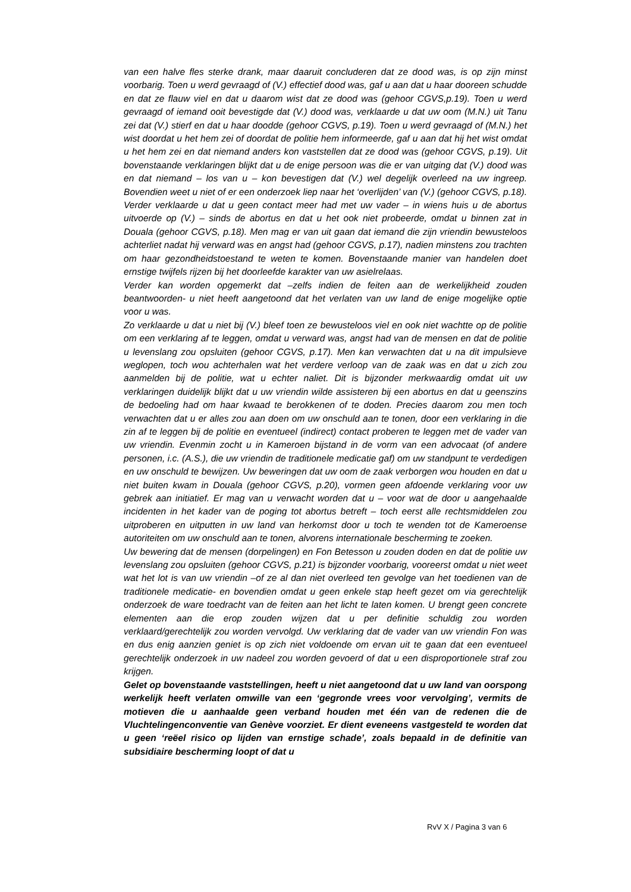van een halve fles sterke drank, maar daaruit concluderen dat ze dood was, is op zijn minst voorbarig. Toen u werd gevraagd of (V.) effectief dood was, gaf u aan dat u haar dooreen schudde en dat ze flauw viel en dat u daarom wist dat ze dood was (gehoor CGVS,p.19). Toen u werd gevraagd of iemand ooit bevestigde dat (V.) dood was, verklaarde u dat uw oom (M.N.) uit Tanu zei dat (V.) stierf en dat u haar doodde (gehoor CGVS, p.19). Toen u werd gevraagd of (M.N.) het wist doordat u het hem zei of doordat de politie hem informeerde, gaf u aan dat hij het wist omdat u het hem zei en dat niemand anders kon vaststellen dat ze dood was (gehoor CGVS, p.19). Uit bovenstaande verklaringen blijkt dat u de enige persoon was die er van uitging dat (V.) dood was en dat niemand – los van u – kon bevestigen dat (V.) wel degelijk overleed na uw ingreep. Bovendien weet u niet of er een onderzoek liep naar het ‘overlijden’ van (V.) (gehoor CGVS, p.18). Verder verklaarde u dat u geen contact meer had met uw vader – in wiens huis u de abortus uitvoerde op (V.) – sinds de abortus en dat u het ook niet probeerde, omdat u binnen zat in Douala (gehoor CGVS, p.18). Men mag er van uit gaan dat iemand die zijn vriendin bewusteloos achterliet nadat hij verward was en angst had (gehoor CGVS, p.17), nadien minstens zou trachten om haar gezondheidstoestand te weten te komen. Bovenstaande manier van handelen doet ernstige twijfels rijzen bij het doorleefde karakter van uw asielrelaas.
Verder kan worden opgemerkt dat –zelfs indien de feiten aan de werkelijkheid zouden beantwoorden- u niet heeft aangetoond dat het verlaten van uw land de enige mogelijke optie voor u was.
Zo verklaarde u dat u niet bij (V.) bleef toen ze bewusteloos viel en ook niet wachtte op de politie om een verklaring af te leggen, omdat u verward was, angst had van de mensen en dat de politie u levenslang zou opsluiten (gehoor CGVS, p.17). Men kan verwachten dat u na dit impulsieve weglopen, toch wou achterhalen wat het verdere verloop van de zaak was en dat u zich zou aanmelden bij de politie, wat u echter naliet. Dit is bijzonder merkwaardig omdat uit uw verklaringen duidelijk blijkt dat u uw vriendin wilde assisteren bij een abortus en dat u geenszins de bedoeling had om haar kwaad te berokkenen of te doden. Precies daarom zou men toch verwachten dat u er alles zou aan doen om uw onschuld aan te tonen, door een verklaring in die zin af te leggen bij de politie en eventueel (indirect) contact proberen te leggen met de vader van uw vriendin. Evenmin zocht u in Kameroen bijstand in de vorm van een advocaat (of andere personen, i.c. (A.S.), die uw vriendin de traditionele medicatie gaf) om uw standpunt te verdedigen en uw onschuld te bewijzen. Uw beweringen dat uw oom de zaak verborgen wou houden en dat u niet buiten kwam in Douala (gehoor CGVS, p.20), vormen geen afdoende verklaring voor uw gebrek aan initiatief. Er mag van u verwacht worden dat u – voor wat de door u aangehaalde incidenten in het kader van de poging tot abortus betreft – toch eerst alle rechtsmiddelen zou uitproberen en uitputten in uw land van herkomst door u toch te wenden tot de Kameroense autoriteiten om uw onschuld aan te tonen, alvorens internationale bescherming te zoeken.
Uw bewering dat de mensen (dorpelingen) en Fon Betesson u zouden doden en dat de politie uw levenslang zou opsluiten (gehoor CGVS, p.21) is bijzonder voorbarig, vooreerst omdat u niet weet wat het lot is van uw vriendin –of ze al dan niet overleed ten gevolge van het toedienen van de traditionele medicatie- en bovendien omdat u geen enkele stap heeft gezet om via gerechtelijk onderzoek de ware toedracht van de feiten aan het licht te laten komen. U brengt geen concrete elementen aan die erop zouden wijzen dat u per definitie schuldig zou worden verklaard/gerechtelijk zou worden vervolgd. Uw verklaring dat de vader van uw vriendin Fon was en dus enig aanzien geniet is op zich niet voldoende om ervan uit te gaan dat een eventueel gerechtelijk onderzoek in uw nadeel zou worden gevoerd of dat u een disproportionele straf zou krijgen.
Gelet op bovenstaande vaststellingen, heeft u niet aangetoond dat u uw land van oorspong werkelijk heeft verlaten omwille van een ‘gegronde vrees voor vervolging’, vermits de motieven die u aanhaalde geen verband houden met één van de redenen die de Vluchtelingenconventie van Genève voorziet. Er dient eveneens vastgesteld te worden dat u geen ‘reëel risico op lijden van ernstige schade’, zoals bepaald in de definitie van subsidiaire bescherming loopt of dat u
RvV X / Pagina 3 van 6